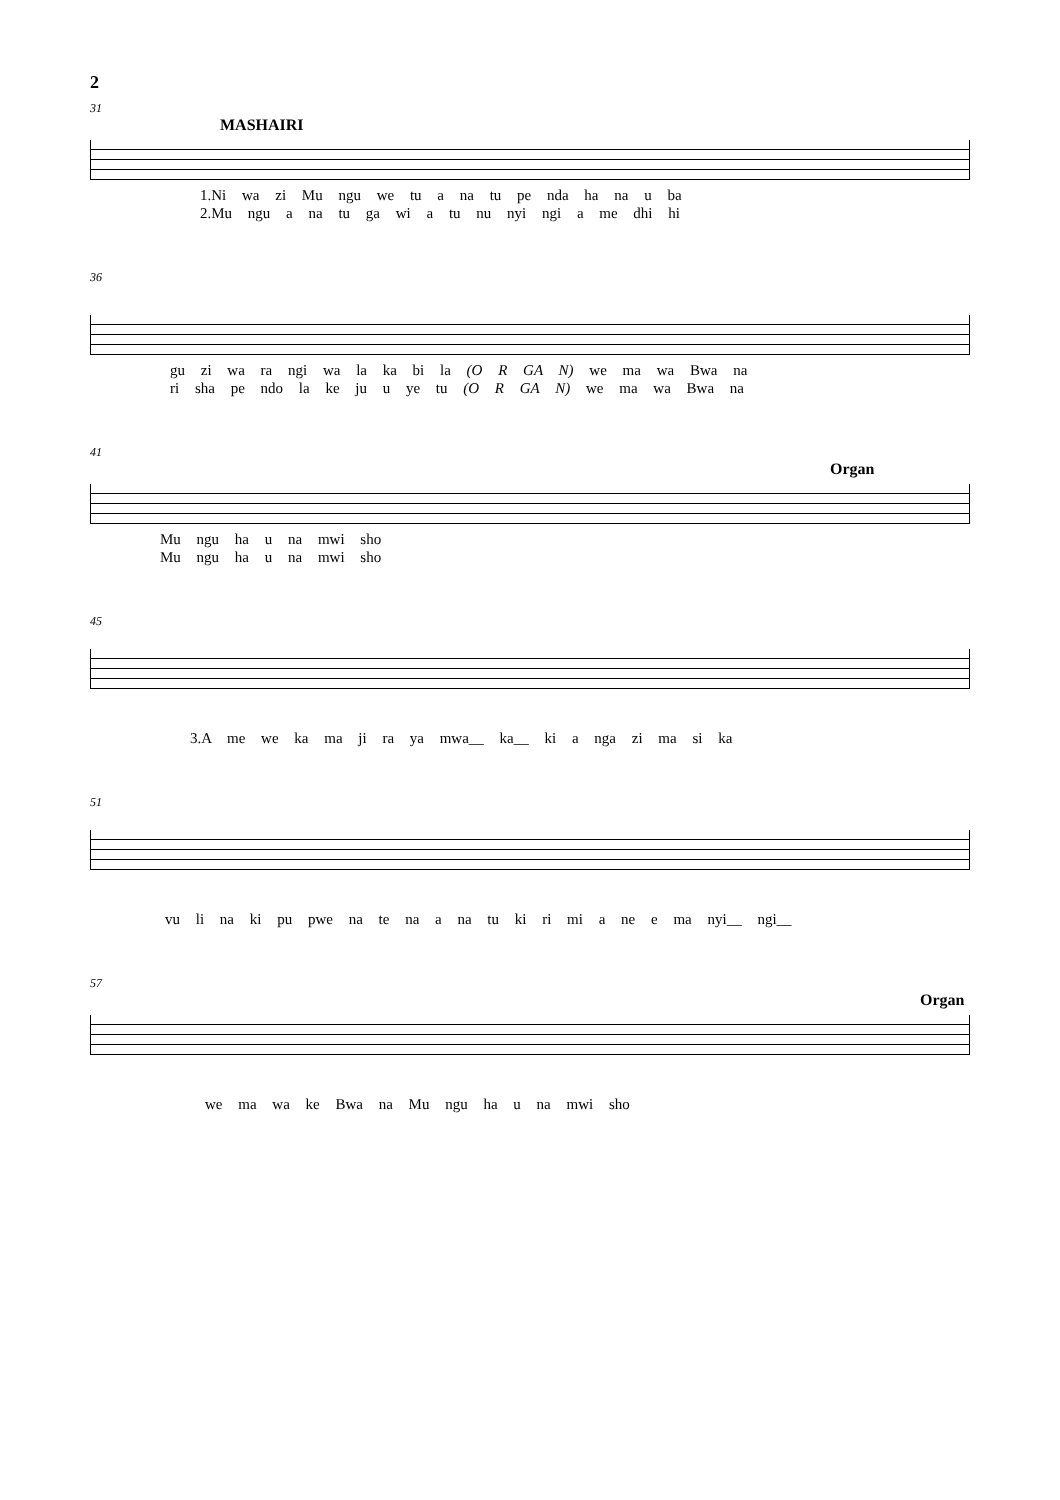2
31
MASHAIRI
1.Ni wa zi Mu ngu we tu a na tu pe nda ha na u ba
2.Mu ngu a na tu ga wi a tu nu nyi ngi a me dhi hi
36
gu zi wa ra ngi wa la ka bi la (O R GA N) we ma wa Bwa na
ri sha pe ndo la ke ju u ye tu (O R GA N) we ma wa Bwa na
41
Organ
Mu ngu ha u na mwi sho
Mu ngu ha u na mwi sho
45
3.A me we ka ma ji ra ya mwa__ ka__ ki a nga zi ma si ka
51
vu li na ki pu pwe na te na a na tu ki ri mi a ne e ma nyi__ ngi__
57
Organ
we ma wa ke Bwa na Mu ngu ha u na mwi sho